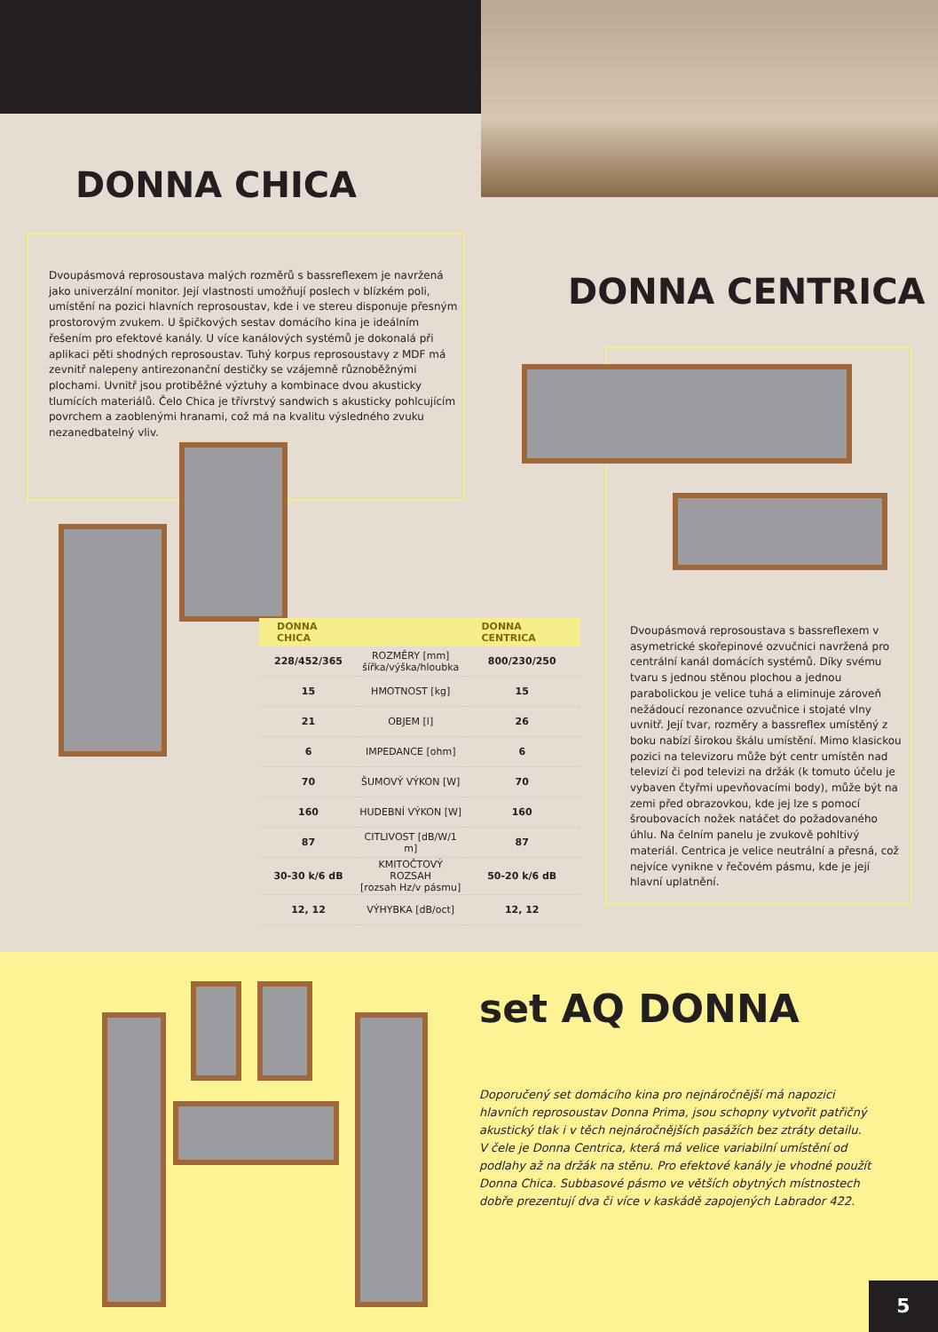DONNA CHICA
Dvoupásmová reprosoustava malých rozměrů s bassreflexem je navržená jako univerzální monitor. Její vlastnosti umožňují poslech v blízkém poli, umístění na pozici hlavních reprosoustav, kde i ve stereu disponuje přesným prostorovým zvukem. U špičkových sestav domácího kina je ideálním řešením pro efektové kanály. U více kanálových systémů je dokonalá při aplikaci pěti shodných reprosoustav. Tuhý korpus reprosoustavy z MDF má zevnitř nalepeny antirezonanční destičky se vzájemně různoběžnými plochami. Uvnitř jsou protiběžné výztuhy a kombinace dvou akusticky tlumících materiálů. Čelo Chica je třívrstvý sandwich s akusticky pohlcujícím povrchem a zaoblenými hranami, což má na kvalitu výsledného zvuku nezanedbatelný vliv.
DONNA CENTRICA
| DONNA CHICA | | DONNA CENTRICA |
| --- | --- | --- |
| 228/452/365 | ROZMĚRY [mm] šířka/výška/hloubka | 800/230/250 |
| 15 | HMOTNOST [kg] | 15 |
| 21 | OBJEM [l] | 26 |
| 6 | IMPEDANCE [ohm] | 6 |
| 70 | ŠUMOVÝ VÝKON [W] | 70 |
| 160 | HUDEBNÍ VÝKON [W] | 160 |
| 87 | CITLIVOST [dB/W/1 m] | 87 |
| 30-30 k/6 dB | KMITOČTOVÝ ROZSAH [rozsah Hz/v pásmu] | 50-20 k/6 dB |
| 12, 12 | VÝHYBKA [dB/oct] | 12, 12 |
Dvoupásmová reprosoustava s bassreflexem v asymetrické skořepinové ozvučnici navržená pro centrální kanál domácích systémů. Díky svému tvaru s jednou stěnou plochou a jednou parabolickou je velice tuhá a eliminuje zároveň nežádoucí rezonance ozvučnice i stojaté vlny uvnitř. Její tvar, rozměry a bassreflex umístěný z boku nabízí širokou škálu umístění. Mimo klasickou pozici na televizoru může být centr umístěn nad televizí či pod televizi na držák (k tomuto účelu je vybaven čtyřmi upevňovacími body), může být na zemi před obrazovkou, kde jej lze s pomocí šroubovacích nožek natáčet do požadovaného úhlu. Na čelním panelu je zvukově pohltivý materiál. Centrica je velice neutrální a přesná, což nejvíce vynikne v řečovém pásmu, kde je její hlavní uplatnění.
set AQ DONNA
Doporučený set domácího kina pro nejnáročnější má napozici hlavních reprosoustav Donna Prima, jsou schopny vytvořit patřičný akustický tlak i v těch nejnáročnějších pasážích bez ztráty detailu.
V čele je Donna Centrica, která má velice variabilní umístění od podlahy až na držák na stěnu. Pro efektové kanály je vhodné použít Donna Chica. Subbasové pásmo ve větších obytných místnostech dobře prezentují dva či více v kaskádě zapojených Labrador 422.
5